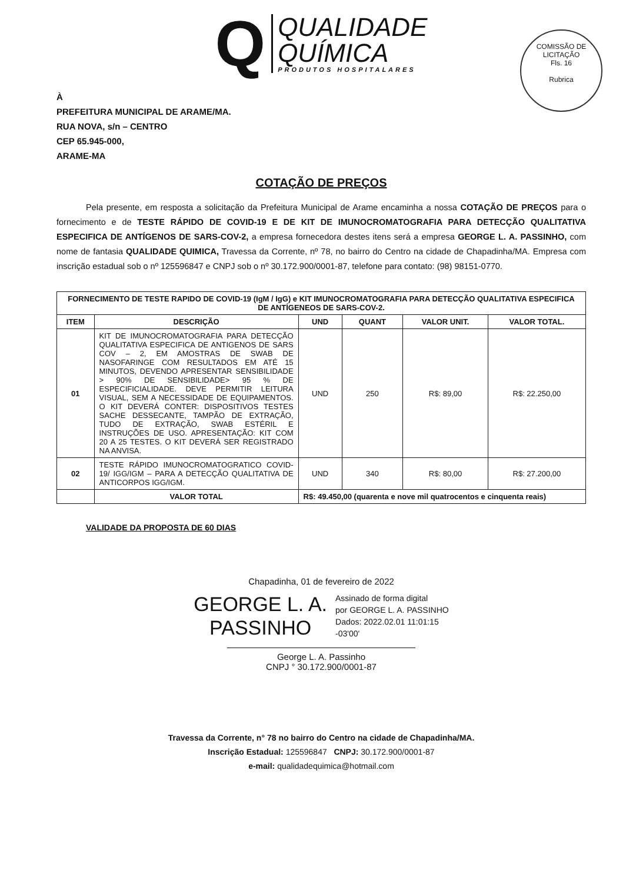Q
QUALIDADE
QUÍMICA
PRODUTOS HOSPITALARES
COMISSÃO DE LICITAÇÃO
Fls. 16
Rubrica
À
PREFEITURA MUNICIPAL DE ARAME/MA.
RUA NOVA, s/n – CENTRO
CEP 65.945-000,
ARAME-MA
COTAÇÃO DE PREÇOS
Pela presente, em resposta a solicitação da Prefeitura Municipal de Arame encaminha a nossa COTAÇÃO DE PREÇOS para o fornecimento e de TESTE RÁPIDO DE COVID-19 E DE KIT DE IMUNOCROMATOGRAFIA PARA DETECÇÃO QUALITATIVA ESPECIFICA DE ANTÍGENOS DE SARS-COV-2, a empresa fornecedora destes itens será a empresa GEORGE L. A. PASSINHO, com nome de fantasia QUALIDADE QUIMICA, Travessa da Corrente, nº 78, no bairro do Centro na cidade de Chapadinha/MA. Empresa com inscrição estadual sob o nº 125596847 e CNPJ sob o nº 30.172.900/0001-87, telefone para contato: (98) 98151-0770.
| FORNECIMENTO DE TESTE RAPIDO DE COVID-19 (IgM / IgG) e KIT IMUNOCROMATOGRAFIA PARA DETECÇÃO QUALITATIVA ESPECIFICA DE ANTÍGENEOS DE SARS-COV-2. | | | | | |
| --- | --- | --- | --- | --- | --- |
| ITEM | DESCRIÇÃO | UND | QUANT | VALOR UNIT. | VALOR TOTAL. |
| 01 | KIT DE IMUNOCROMATOGRAFIA PARA DETECÇÃO QUALITATIVA ESPECIFICA DE ANTIGENOS DE SARS COV – 2, EM AMOSTRAS DE SWAB DE NASOFARINGE COM RESULTADOS EM ATÉ 15 MINUTOS, DEVENDO APRESENTAR SENSIBILIDADE > 90% DE SENSIBILIDADE> 95 % DE ESPECIFICIALIDADE. DEVE PERMITIR LEITURA VISUAL, SEM A NECESSIDADE DE EQUIPAMENTOS. O KIT DEVERÁ CONTER: DISPOSITIVOS TESTES SACHE DESSECANTE, TAMPÃO DE EXTRAÇÃO, TUDO DE EXTRAÇÃO, SWAB ESTÉRIL E INSTRUÇÕES DE USO. APRESENTAÇÃO: KIT COM 20 A 25 TESTES. O KIT DEVERÁ SER REGISTRADO NA ANVISA. | UND | 250 | R$: 89,00 | R$: 22.250,00 |
| 02 | TESTE RÁPIDO IMUNOCROMATOGRATICO COVID-19/ IGG/IGM – PARA A DETECÇÃO QUALITATIVA DE ANTICORPOS IGG/IGM. | UND | 340 | R$: 80,00 | R$: 27.200,00 |
| | VALOR TOTAL | R$: 49.450,00 (quarenta e nove mil quatrocentos e cinquenta reais) | | | |
VALIDADE DA PROPOSTA DE 60 DIAS
Chapadinha, 01 de fevereiro de 2022
GEORGE L. A.
PASSINHO
Assinado de forma digital
por GEORGE L. A. PASSINHO
Dados: 2022.02.01 11:01:15
-03'00'
George L. A. Passinho
CNPJ ° 30.172.900/0001-87
Travessa da Corrente, n° 78 no bairro do Centro na cidade de Chapadinha/MA.
Inscrição Estadual: 125596847 CNPJ: 30.172.900/0001-87
e-mail: qualidadequimica@hotmail.com